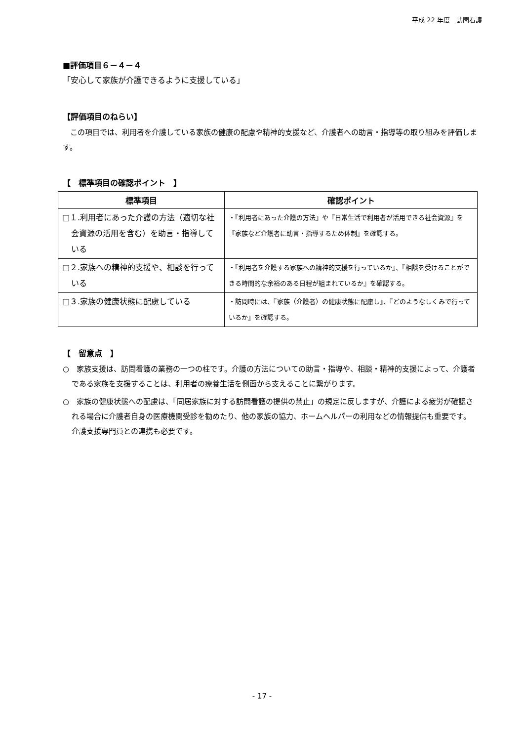平成 22 年度　訪問看護
■評価項目６－４－４
「安心して家族が介護できるように支援している」
【評価項目のねらい】
　この項目では、利用者を介護している家族の健康の配慮や精神的支援など、介護者への助言・指導等の取り組みを評価します。
【　標準項目の確認ポイント　】
| 標準項目 | 確認ポイント |
| --- | --- |
| □１.利用者にあった介護の方法（適切な社会資源の活用を含む）を助言・指導している | ・『利用者にあった介護の方法』や『日常生活で利用者が活用できる社会資源』を『家族など介護者に助言・指導するため体制』を確認する。 |
| □２.家族への精神的支援や、相談を行っている | ・『利用者を介護する家族への精神的支援を行っているか』、『相談を受けることができる時間的な余裕のある日程が組まれているか』を確認する。 |
| □３.家族の健康状態に配慮している | ・訪問時には、『家族（介護者）の健康状態に配慮し』、『どのようなしくみで行っているか』を確認する。 |
【　留意点　】
○　家族支援は、訪問看護の業務の一つの柱です。介護の方法についての助言・指導や、相談・精神的支援によって、介護者である家族を支援することは、利用者の療養生活を側面から支えることに繋がります。
○　家族の健康状態への配慮は、「同居家族に対する訪問看護の提供の禁止」の規定に反しますが、介護による疲労が確認される場合に介護者自身の医療機関受診を勧めたり、他の家族の協力、ホームヘルパーの利用などの情報提供も重要です。介護支援専門員との連携も必要です。
- 17 -